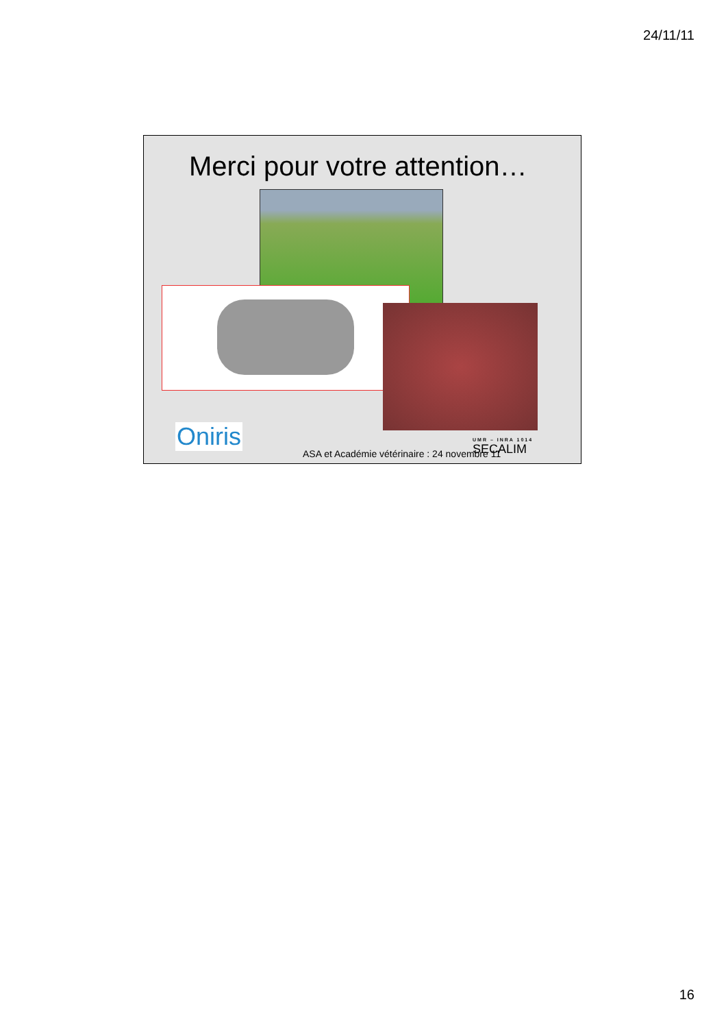24/11/11
Merci pour votre attention…
Oniris
ASA et Académie vétérinaire : 24 novembre 11
UMR – INRA 1014
SECALIM
16